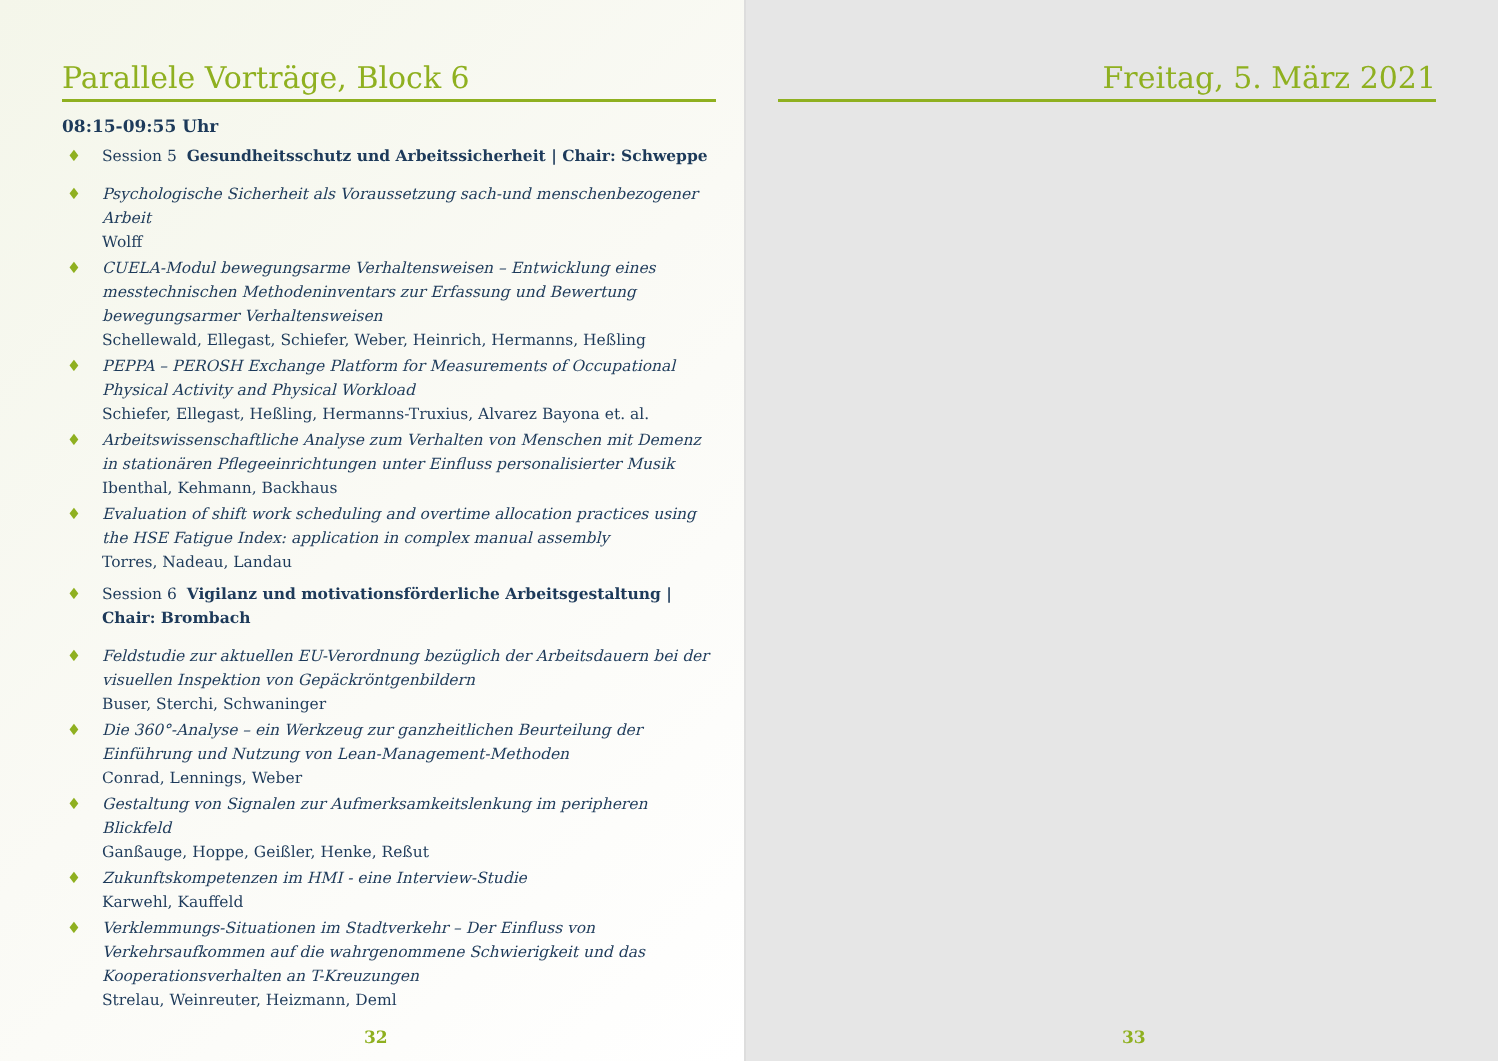Parallele Vorträge, Block 6
08:15-09:55 Uhr
♦ Session 5 Gesundheitsschutz und Arbeitssicherheit | Chair: Schweppe
♦ Psychologische Sicherheit als Voraussetzung sach-und menschenbezogener Arbeit
Wolff
♦ CUELA-Modul bewegungsarme Verhaltensweisen – Entwicklung eines messtechnischen Methodeninventars zur Erfassung und Bewertung bewegungsarmer Verhaltensweisen
Schellewald, Ellegast, Schiefer, Weber, Heinrich, Hermanns, Heßling
♦ PEPPA – PEROSH Exchange Platform for Measurements of Occupational Physical Activity and Physical Workload
Schiefer, Ellegast, Heßling, Hermanns-Truxius, Alvarez Bayona et. al.
♦ Arbeitswissenschaftliche Analyse zum Verhalten von Menschen mit Demenz in stationären Pflegeeinrichtungen unter Einfluss personalisierter Musik
Ibenthal, Kehmann, Backhaus
♦ Evaluation of shift work scheduling and overtime allocation practices using the HSE Fatigue Index: application in complex manual assembly
Torres, Nadeau, Landau
♦ Session 6 Vigilanz und motivationsförderliche Arbeitsgestaltung | Chair: Brombach
♦ Feldstudie zur aktuellen EU-Verordnung bezüglich der Arbeitsdauern bei der visuellen Inspektion von Gepäckröntgenbildern
Buser, Sterchi, Schwaninger
♦ Die 360°-Analyse – ein Werkzeug zur ganzheitlichen Beurteilung der Einführung und Nutzung von Lean-Management-Methoden
Conrad, Lennings, Weber
♦ Gestaltung von Signalen zur Aufmerksamkeitslenkung im peripheren Blickfeld
Ganßauge, Hoppe, Geißler, Henke, Reßut
♦ Zukunftskompetenzen im HMI - eine Interview-Studie
Karwehl, Kauffeld
♦ Verklemmungs-Situationen im Stadtverkehr – Der Einfluss von Verkehrsaufkommen auf die wahrgenommene Schwierigkeit und das Kooperationsverhalten an T-Kreuzungen
Strelau, Weinreuter, Heizmann, Deml
32
Freitag, 5. März 2021
33